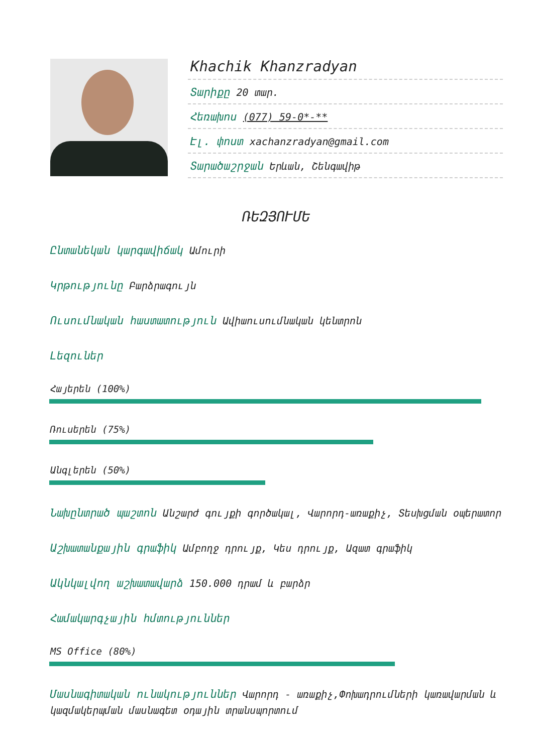Khachik Khanzradyan
Տարիքը 20 տար.
Հեռախոս (077) 59-0*-**
Էլ. փոստ xachanzradyan@gmail.com
Տարածաշրջան Երևան, Շենգավիթ
ՌԵԶՅՈՒՄԵ
Ընտանեկան կարգավիճակ Ամուրի
Կրթությունը Բարձրագույն
Ուսումնական հաստատություն Ավիաուսումնական կենտրոն
Լեզուներ
Հայերեն (100%)
Ռուսերեն (75%)
Անգլերեն (50%)
Նախընտրած պաշտոն Անշարժ գույքի գործակալ, Վարորդ-առաքիչ, Տեսխցման օպերատոր
Աշխատանքային գրաֆիկ Ամբողջ դրույք, Կես դրույք, Ազատ գրաֆիկ
Ակնկալվող աշխատավարձ 150.000 դրամ և բարձր
Համակարգչային հմտություններ
MS Office (80%)
Մասնագիտական ունակություններ Վարորդ - առաքիչ,Փոխադրումների կառավարման և կազմակերպման մասնագետ օդային տրանսպորտում